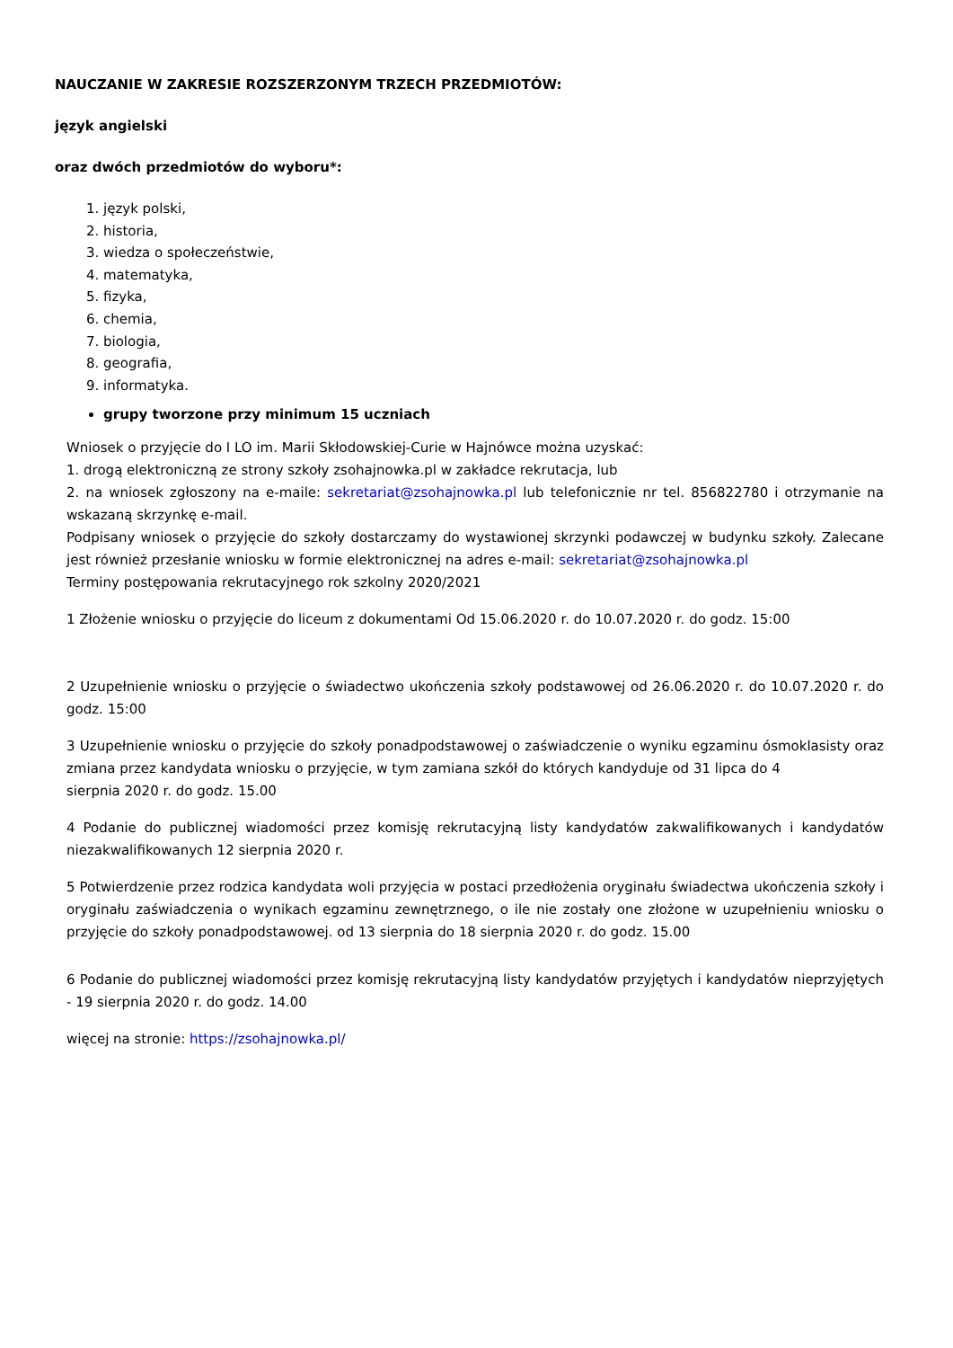NAUCZANIE W ZAKRESIE ROZSZERZONYM TRZECH PRZEDMIOTÓW:
język angielski
oraz dwóch przedmiotów do wyboru*:
1. język polski,
2. historia,
3. wiedza o społeczeństwie,
4. matematyka,
5. fizyka,
6. chemia,
7. biologia,
8. geografia,
9. informatyka.
grupy tworzone przy minimum 15 uczniach
Wniosek o przyjęcie do I LO im. Marii Skłodowskiej-Curie w Hajnówce można uzyskać:
1. drogą elektroniczną ze strony szkoły zsohajnowka.pl w zakładce rekrutacja, lub
2. na wniosek zgłoszony na e-maile: sekretariat@zsohajnowka.pl lub telefonicznie nr tel. 856822780 i otrzymanie na wskazaną skrzynkę e-mail.
Podpisany wniosek o przyjęcie do szkoły dostarczamy do wystawionej skrzynki podawczej w budynku szkoły. Zalecane jest również przesłanie wniosku w formie elektronicznej na adres e-mail: sekretariat@zsohajnowka.pl
Terminy postępowania rekrutacyjnego rok szkolny 2020/2021
1 Złożenie wniosku o przyjęcie do liceum z dokumentami Od 15.06.2020 r. do 10.07.2020 r. do godz. 15:00
2 Uzupełnienie wniosku o przyjęcie o świadectwo ukończenia szkoły podstawowej od 26.06.2020 r. do 10.07.2020 r. do godz. 15:00
3 Uzupełnienie wniosku o przyjęcie do szkoły ponadpodstawowej o zaświadczenie o wyniku egzaminu ósmoklasisty oraz zmiana przez kandydata wniosku o przyjęcie, w tym zamiana szkół do których kandyduje od 31 lipca do 4
sierpnia 2020 r. do godz. 15.00
4 Podanie do publicznej wiadomości przez komisję rekrutacyjną listy kandydatów zakwalifikowanych i kandydatów niezakwalifikowanych 12 sierpnia 2020 r.
5 Potwierdzenie przez rodzica kandydata woli przyjęcia w postaci przedłożenia oryginału świadectwa ukończenia szkoły i oryginału zaświadczenia o wynikach egzaminu zewnętrznego, o ile nie zostały one złożone w uzupełnieniu wniosku o przyjęcie do szkoły ponadpodstawowej. od 13 sierpnia do 18 sierpnia 2020 r. do godz. 15.00
6 Podanie do publicznej wiadomości przez komisję rekrutacyjną listy kandydatów przyjętych i kandydatów nieprzyjętych - 19 sierpnia 2020 r. do godz. 14.00
więcej na stronie: https://zsohajnowka.pl/